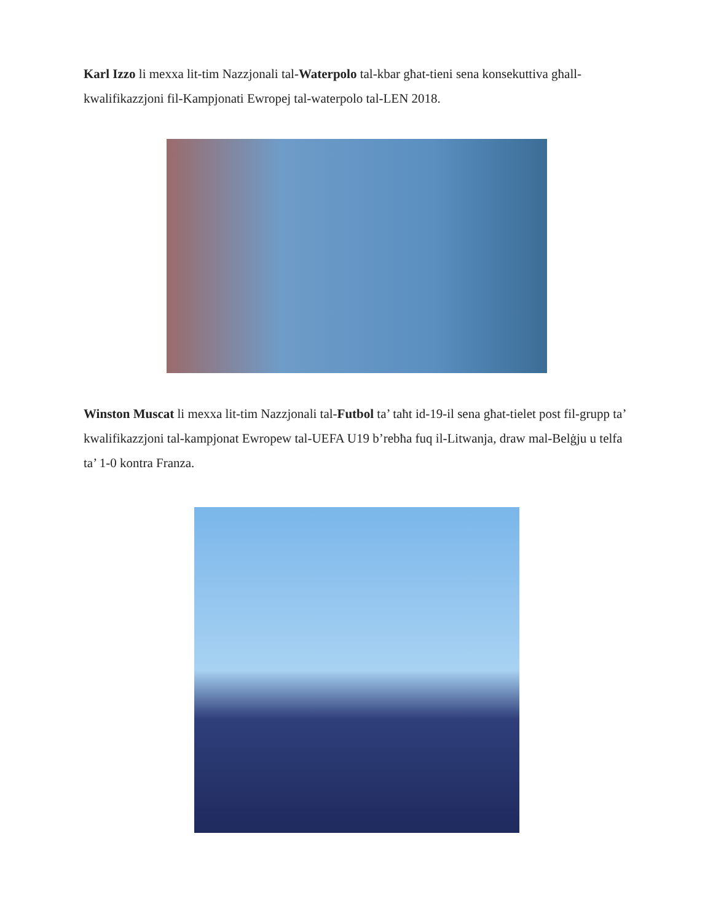Karl Izzo li mexxa lit-tim Nazzjonali tal-Waterpolo tal-kbar għat-tieni sena konsekuttiva għall-kwalifikazzjoni fil-Kampjonati Ewropej tal-waterpolo tal-LEN 2018.
Winston Muscat li mexxa lit-tim Nazzjonali tal-Futbol ta’ taħt id-19-il sena għat-tielet post fil-grupp ta’ kwalifikazzjoni tal-kampjonat Ewropew tal-UEFA U19 b’rebħa fuq il-Litwanja, draw mal-Belġju u telfa ta’ 1-0 kontra Franza.